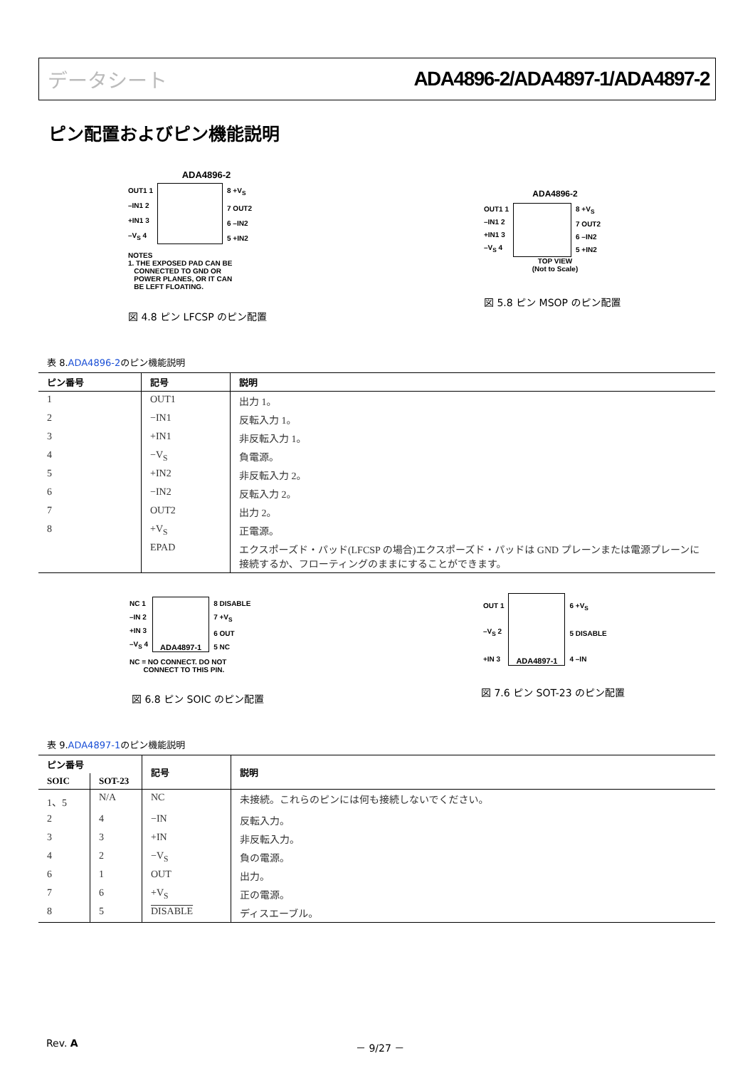データシート ADA4896-2/ADA4897-1/ADA4897-2
ピン配置およびピン機能説明
ADA4896-2
OUT1 1
–IN1 2
+IN1 3
–V<sub>S</sub> 4
8 +V<sub>S</sub>
7 OUT2
6 –IN2
5 +IN2
NOTES
1. THE EXPOSED PAD CAN BE
CONNECTED TO GND OR
POWER PLANES, OR IT CAN
BE LEFT FLOATING.
図 4.8 ピン LFCSP のピン配置
ADA4896-2
OUT1 1
–IN1 2
+IN1 3
–V<sub>S</sub> 4
8 +V<sub>S</sub>
7 OUT2
6 –IN2
5 +IN2
TOP VIEW
(Not to Scale)
図 5.8 ピン MSOP のピン配置
表 8.ADA4896-2のピン機能説明
| ピン番号 | 記号 | 説明 |
| --- | --- | --- |
| 1 | OUT1 | 出力 1。 |
| 2 | −IN1 | 反転入力 1。 |
| 3 | +IN1 | 非反転入力 1。 |
| 4 | −V<sub>S</sub> | 負電源。 |
| 5 | +IN2 | 非反転入力 2。 |
| 6 | −IN2 | 反転入力 2。 |
| 7 | OUT2 | 出力 2。 |
| 8 | +V<sub>S</sub> | 正電源。 |
| | EPAD | エクスポーズド・パッド(LFCSP の場合)エクスポーズド・パッドは GND プレーンまたは電源プレーンに接続するか、フローティングのままにすることができます。 |
NC 1
–IN 2
+IN 3
–V<sub>S</sub> 4
ADA4897-1
8 DISABLE
7 +V<sub>S</sub>
6 OUT
5 NC
NC = NO CONNECT. DO NOT
CONNECT TO THIS PIN.
図 6.8 ピン SOIC のピン配置
OUT 1
–V<sub>S</sub> 2
+IN 3
ADA4897-1
6 +V<sub>S</sub>
5 DISABLE
4 –IN
図 7.6 ピン SOT-23 のピン配置
表 9.ADA4897-1のピン機能説明
| ピン番号 | | 記号 | 説明 |
| --- | --- | --- | --- |
| SOIC | SOT-23 | | |
| 1、5 | N/A | NC | 未接続。これらのピンには何も接続しないでください。 |
| 2 | 4 | −IN | 反転入力。 |
| 3 | 3 | +IN | 非反転入力。 |
| 4 | 2 | −V<sub>S</sub> | 負の電源。 |
| 6 | 1 | OUT | 出力。 |
| 7 | 6 | +V<sub>S</sub> | 正の電源。 |
| 8 | 5 | DISABLE | ディスエーブル。 |
Rev. A － 9/27 －